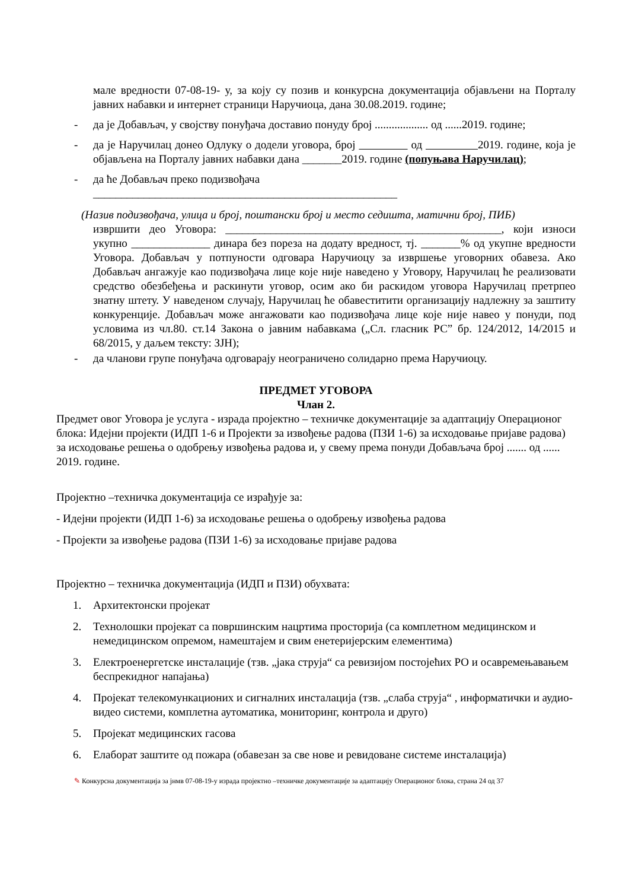мале вредности 07-08-19- у, за коју су позив и конкурсна документација објављени на Порталу јавних набавки и интернет страници Наручиоца, дана 30.08.2019. године;
- да је Добављач, у својству понуђача доставио понуду број ................... од ......2019. године;
- да је Наручилац донео Одлуку о додели уговора, број од 2019. године, која је објављена на Порталу јавних набавки дана _______2019. године (попуњава Наручилац);
- да ће Добављач преко подизвођача
______________________________________________________
(Назив подизвођача, улица и број, поштански број и место седишта, матични број, ПИБ)
извршити део Уговора: _________________________________________________, који износи укупно ______________ динара без пореза на додату вредност, тј. _______% од укупне вредности Уговора. Добављач у потпуности одговара Наручиоцу за извршење уговорних обавеза. Ако Добављач ангажује као подизвођача лице које није наведено у Уговору, Наручилац ће реализовати средство обезбеђења и раскинути уговор, осим ако би раскидом уговора Наручилац претрпео знатну штету. У наведеном случају, Наручилац ће обавеститити организацију надлежну за заштиту конкуренције. Добављач може ангажовати као подизвођача лице које није навео у понуди, под условима из чл.80. ст.14 Закона о јавним набавкама („Сл. гласник РС” бр. 124/2012, 14/2015 и 68/2015, у даљем тексту: ЗЈН);
- да чланови групе понуђача одговарају неограничено солидарно према Наручиоцу.
ПРЕДМЕТ УГОВОРА
Члан 2.
Предмет овог Уговора је услуга - израда пројектно – техничке документације за адаптацију Операционог блока: Идејни пројекти (ИДП 1-6 и Пројекти за извођење радова (ПЗИ 1-6) за исходовање пријаве радова) за исходовање решења о одобрењу извођења радова и, у свему према понуди Добављача број ....... од ...... 2019. године.
Пројектно –техничка документација се израђује за:
- Идејни пројекти (ИДП 1-6) за исходовање решења о одобрењу извођења радова
- Пројекти за извођење радова (ПЗИ 1-6) за исходовање пријаве радова
Пројектно – техничка документација (ИДП и ПЗИ) обухвата:
1. Архитектонски пројекат
2. Технолошки пројекат са површинским нацртима просторија (са комплетном медицинском и немедицинском опремом, намештајем и свим енетеријерским елементима)
3. Електроенергетске инсталације (тзв. „јака струја“ са ревизијом постојећих РО и осавремењавањем беспрекидног напајања)
4. Пројекат телекомункационих и сигналних инсталација (тзв. „слаба струја“ , информатички и аудио-видео системи, комплетна аутоматика, мониторинг, контрола и друго)
5. Пројекат медицинских гасова
6. Елаборат заштите од пожара (обавезан за све нове и ревидоване системе инсталација)
✎ Конкурсна документација за јнмв 07-08-19-у израда пројектно –техничке документације за адаптацију Операционог блока, страна 24 од 37